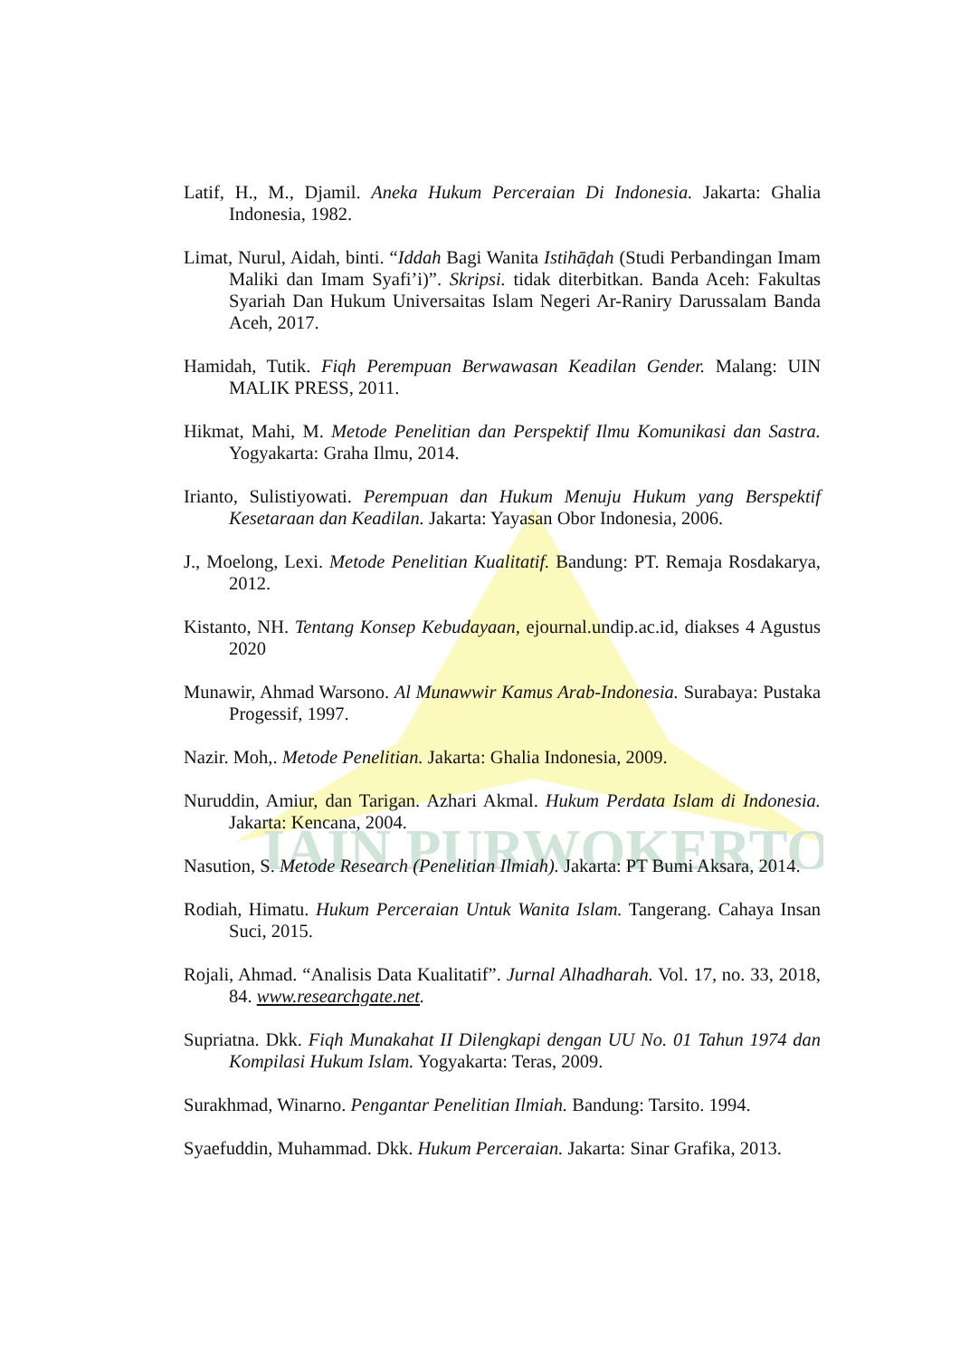IAIN PURWOKERTO
Latif, H., M., Djamil. Aneka Hukum Perceraian Di Indonesia. Jakarta: Ghalia Indonesia, 1982.
Limat, Nurul, Aidah, binti. “Iddah Bagi Wanita Istihāḍah (Studi Perbandingan Imam Maliki dan Imam Syafi’i)”. Skripsi. tidak diterbitkan. Banda Aceh: Fakultas Syariah Dan Hukum Universaitas Islam Negeri Ar-Raniry Darussalam Banda Aceh, 2017.
Hamidah, Tutik. Fiqh Perempuan Berwawasan Keadilan Gender. Malang: UIN MALIK PRESS, 2011.
Hikmat, Mahi, M. Metode Penelitian dan Perspektif Ilmu Komunikasi dan Sastra. Yogyakarta: Graha Ilmu, 2014.
Irianto, Sulistiyowati. Perempuan dan Hukum Menuju Hukum yang Berspektif Kesetaraan dan Keadilan. Jakarta: Yayasan Obor Indonesia, 2006.
J., Moelong, Lexi. Metode Penelitian Kualitatif. Bandung: PT. Remaja Rosdakarya, 2012.
Kistanto, NH. Tentang Konsep Kebudayaan, ejournal.undip.ac.id, diakses 4 Agustus 2020
Munawir, Ahmad Warsono. Al Munawwir Kamus Arab-Indonesia. Surabaya: Pustaka Progessif, 1997.
Nazir. Moh,. Metode Penelitian. Jakarta: Ghalia Indonesia, 2009.
Nuruddin, Amiur, dan Tarigan. Azhari Akmal. Hukum Perdata Islam di Indonesia. Jakarta: Kencana, 2004.
Nasution, S. Metode Research (Penelitian Ilmiah). Jakarta: PT Bumi Aksara, 2014.
Rodiah, Himatu. Hukum Perceraian Untuk Wanita Islam. Tangerang. Cahaya Insan Suci, 2015.
Rojali, Ahmad. “Analisis Data Kualitatif”. Jurnal Alhadharah. Vol. 17, no. 33, 2018, 84. www.researchgate.net.
Supriatna. Dkk. Fiqh Munakahat II Dilengkapi dengan UU No. 01 Tahun 1974 dan Kompilasi Hukum Islam. Yogyakarta: Teras, 2009.
Surakhmad, Winarno. Pengantar Penelitian Ilmiah. Bandung: Tarsito. 1994.
Syaefuddin, Muhammad. Dkk. Hukum Perceraian. Jakarta: Sinar Grafika, 2013.